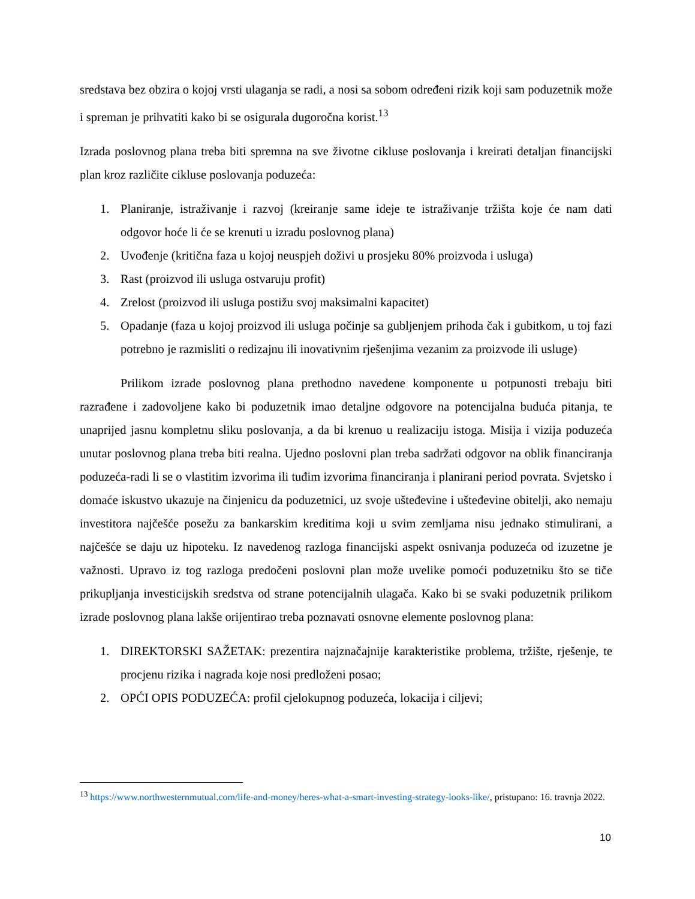sredstava bez obzira o kojoj vrsti ulaganja se radi, a nosi sa sobom određeni rizik koji sam poduzetnik može i spreman je prihvatiti kako bi se osigurala dugoročna korist.<sup>13</sup>
Izrada poslovnog plana treba biti spremna na sve životne cikluse poslovanja i kreirati detaljan financijski plan kroz različite cikluse poslovanja poduzeća:
1. Planiranje, istraživanje i razvoj (kreiranje same ideje te istraživanje tržišta koje će nam dati odgovor hoće li će se krenuti u izradu poslovnog plana)
2. Uvođenje (kritična faza u kojoj neuspjeh doživi u prosjeku 80% proizvoda i usluga)
3. Rast (proizvod ili usluga ostvaruju profit)
4. Zrelost (proizvod ili usluga postižu svoj maksimalni kapacitet)
5. Opadanje (faza u kojoj proizvod ili usluga počinje sa gubljenjem prihoda čak i gubitkom, u toj fazi potrebno je razmisliti o redizajnu ili inovativnim rješenjima vezanim za proizvode ili usluge)
Prilikom izrade poslovnog plana prethodno navedene komponente u potpunosti trebaju biti razrađene i zadovoljene kako bi poduzetnik imao detaljne odgovore na potencijalna buduća pitanja, te unaprijed jasnu kompletnu sliku poslovanja, a da bi krenuo u realizaciju istoga. Misija i vizija poduzeća unutar poslovnog plana treba biti realna. Ujedno poslovni plan treba sadržati odgovor na oblik financiranja poduzeća-radi li se o vlastitim izvorima ili tuđim izvorima financiranja i planirani period povrata. Svjetsko i domaće iskustvo ukazuje na činjenicu da poduzetnici, uz svoje ušteđevine i ušteđevine obitelji, ako nemaju investitora najčešće posežu za bankarskim kreditima koji u svim zemljama nisu jednako stimulirani, a najčešće se daju uz hipoteku. Iz navedenog razloga financijski aspekt osnivanja poduzeća od izuzetne je važnosti. Upravo iz tog razloga predočeni poslovni plan može uvelike pomoći poduzetniku što se tiče prikupljanja investicijskih sredstva od strane potencijalnih ulagača. Kako bi se svaki poduzetnik prilikom izrade poslovnog plana lakše orijentirao treba poznavati osnovne elemente poslovnog plana:
1. DIREKTORSKI SAŽETAK: prezentira najznačajnije karakteristike problema, tržište, rješenje, te procjenu rizika i nagrada koje nosi predloženi posao;
2. OPĆI OPIS PODUZEĆA: profil cjelokupnog poduzeća, lokacija i ciljevi;
<sup>13</sup> https://www.northwesternmutual.com/life-and-money/heres-what-a-smart-investing-strategy-looks-like/, pristupano: 16. travnja 2022.
10